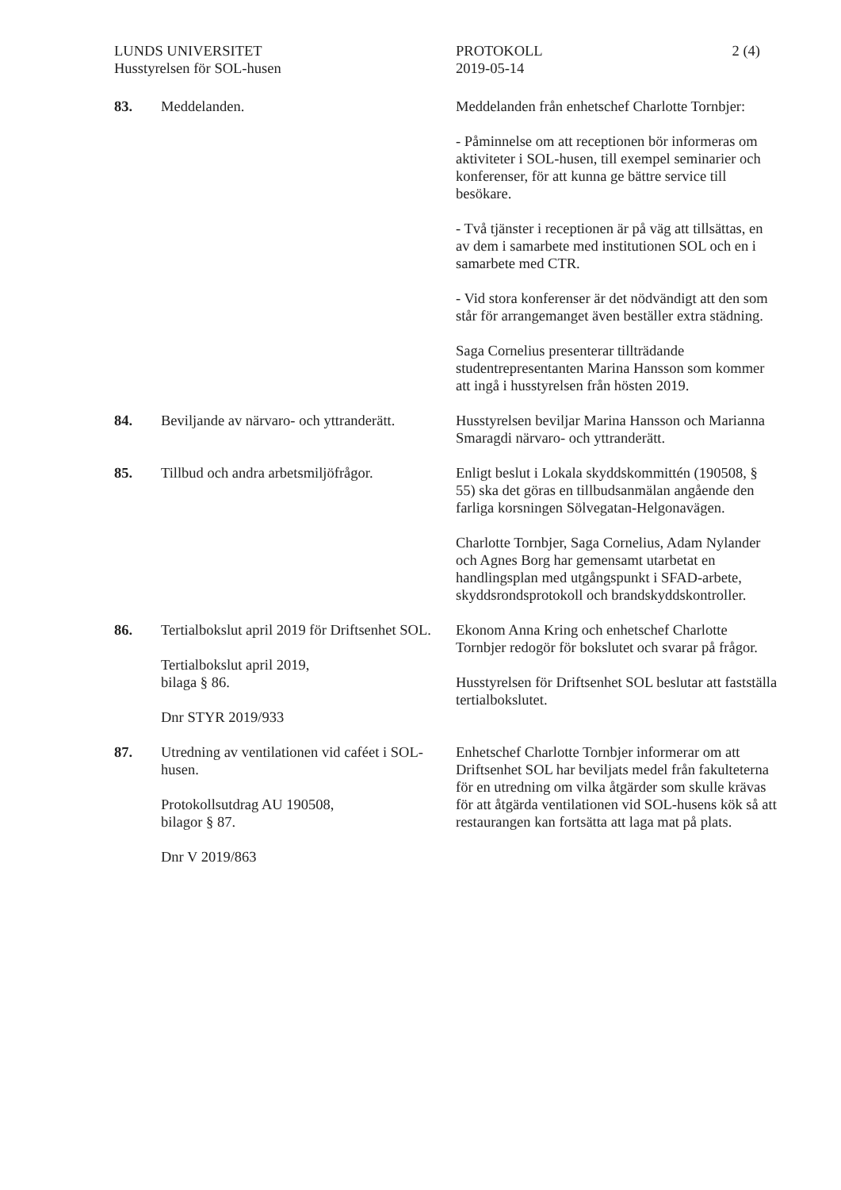LUNDS UNIVERSITET
Husstyrelsen för SOL-husen
PROTOKOLL
2019-05-14
2 (4)
83. Meddelanden. Meddelanden från enhetschef Charlotte Tornbjer:
- Påminnelse om att receptionen bör informeras om aktiviteter i SOL-husen, till exempel seminarier och konferenser, för att kunna ge bättre service till besökare.
- Två tjänster i receptionen är på väg att tillsättas, en av dem i samarbete med institutionen SOL och en i samarbete med CTR.
- Vid stora konferenser är det nödvändigt att den som står för arrangemanget även beställer extra städning.
Saga Cornelius presenterar tillträdande studentrepresentanten Marina Hansson som kommer att ingå i husstyrelsen från hösten 2019.
84. Beviljande av närvaro- och yttranderätt.
Husstyrelsen beviljar Marina Hansson och Marianna Smaragdi närvaro- och yttranderätt.
85. Tillbud och andra arbetsmiljöfrågor.
Enligt beslut i Lokala skyddskommittén (190508, § 55) ska det göras en tillbudsanmälan angående den farliga korsningen Sölvegatan-Helgonavägen.
Charlotte Tornbjer, Saga Cornelius, Adam Nylander och Agnes Borg har gemensamt utarbetat en handlingsplan med utgångspunkt i SFAD-arbete, skyddsrondsprotokoll och brandskyddskontroller.
86. Tertialbokslut april 2019 för Driftsenhet SOL.
Tertialbokslut april 2019,
bilaga § 86.
Dnr STYR 2019/933
Ekonom Anna Kring och enhetschef Charlotte Tornbjer redogör för bokslutet och svarar på frågor.
Husstyrelsen för Driftsenhet SOL beslutar att fastställa tertialbokslutet.
87. Utredning av ventilationen vid caféet i SOL-husen.
Protokollsutdrag AU 190508,
bilagor § 87.
Dnr V 2019/863
Enhetschef Charlotte Tornbjer informerar om att Driftsenhet SOL har beviljats medel från fakulteterna för en utredning om vilka åtgärder som skulle krävas för att åtgärda ventilationen vid SOL-husens kök så att restaurangen kan fortsätta att laga mat på plats.